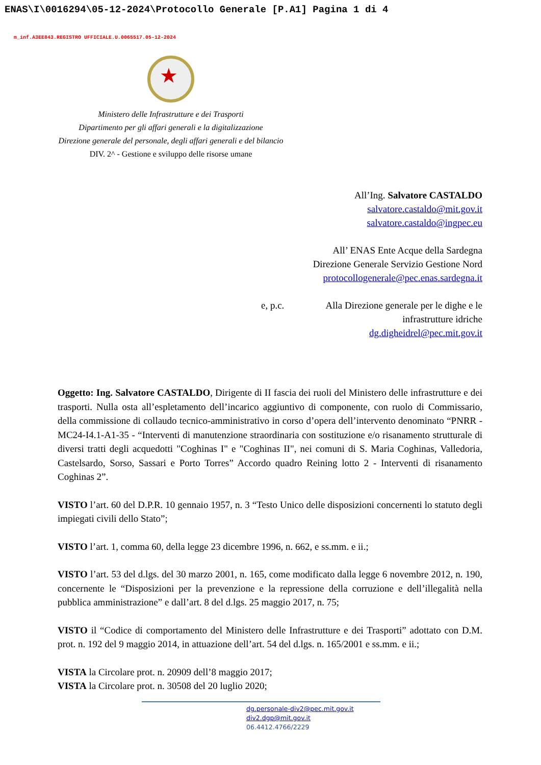ENAS\I\0016294\05-12-2024\Protocollo Generale [P.A1] Pagina 1 di 4
m_inf.A3EE843.REGISTRO UFFICIALE.U.0065517.05-12-2024
★
Ministero delle Infrastrutture e dei Trasporti
Dipartimento per gli affari generali e la digitalizzazione
Direzione generale del personale, degli affari generali e del bilancio
DIV. 2^ - Gestione e sviluppo delle risorse umane
All’Ing. Salvatore CASTALDO
salvatore.castaldo@mit.gov.it
salvatore.castaldo@ingpec.eu
All’ ENAS Ente Acque della Sardegna
Direzione Generale Servizio Gestione Nord
protocollogenerale@pec.enas.sardegna.it
e, p.c. Alla Direzione generale per le dighe e le
infrastrutture idriche
dg.digheidrel@pec.mit.gov.it
Oggetto: Ing. Salvatore CASTALDO, Dirigente di II fascia dei ruoli del Ministero delle infrastrutture e dei trasporti. Nulla osta all’espletamento dell’incarico aggiuntivo di componente, con ruolo di Commissario, della commissione di collaudo tecnico-amministrativo in corso d’opera dell’intervento denominato “PNRR - MC24-I4.1-A1-35 - “Interventi di manutenzione straordinaria con sostituzione e/o risanamento strutturale di diversi tratti degli acquedotti "Coghinas I" e "Coghinas II", nei comuni di S. Maria Coghinas, Valledoria, Castelsardo, Sorso, Sassari e Porto Torres” Accordo quadro Reining lotto 2 - Interventi di risanamento Coghinas 2”.
VISTO l’art. 60 del D.P.R. 10 gennaio 1957, n. 3 “Testo Unico delle disposizioni concernenti lo statuto degli impiegati civili dello Stato”;
VISTO l’art. 1, comma 60, della legge 23 dicembre 1996, n. 662, e ss.mm. e ii.;
VISTO l’art. 53 del d.lgs. del 30 marzo 2001, n. 165, come modificato dalla legge 6 novembre 2012, n. 190, concernente le “Disposizioni per la prevenzione e la repressione della corruzione e dell’illegalità nella pubblica amministrazione” e dall’art. 8 del d.lgs. 25 maggio 2017, n. 75;
VISTO il “Codice di comportamento del Ministero delle Infrastrutture e dei Trasporti” adottato con D.M. prot. n. 192 del 9 maggio 2014, in attuazione dell’art. 54 del d.lgs. n. 165/2001 e ss.mm. e ii.;
VISTA la Circolare prot. n. 20909 dell’8 maggio 2017;
VISTA la Circolare prot. n. 30508 del 20 luglio 2020;
dg.personale-div2@pec.mit.gov.it
div2.dgp@mit.gov.it
06.4412.4766/2229